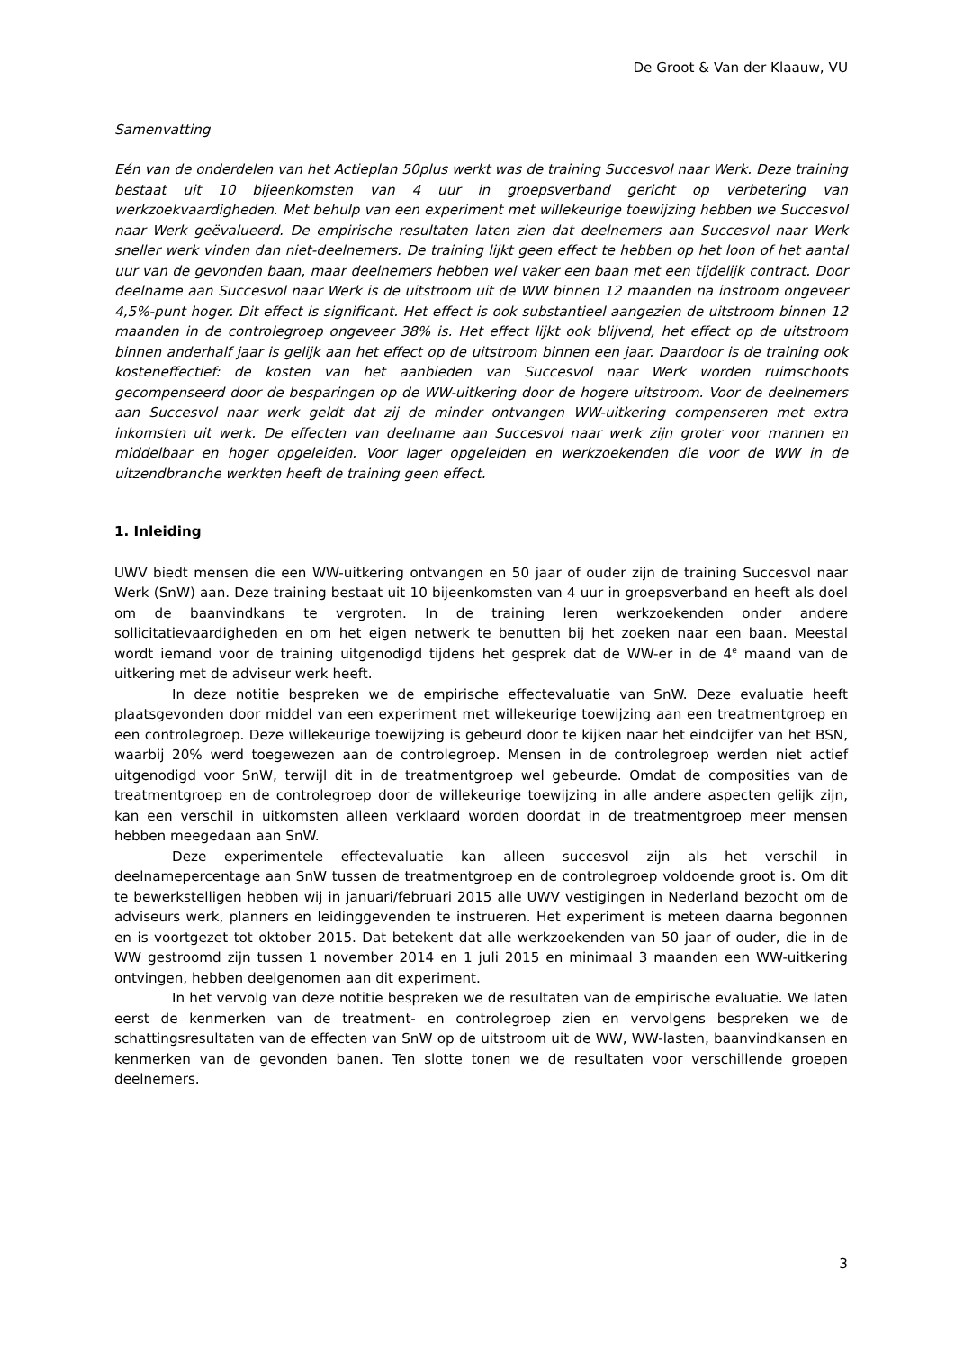De Groot & Van der Klaauw, VU
Samenvatting
Eén van de onderdelen van het Actieplan 50plus werkt was de training Succesvol naar Werk. Deze training bestaat uit 10 bijeenkomsten van 4 uur in groepsverband gericht op verbetering van werkzoekvaardigheden. Met behulp van een experiment met willekeurige toewijzing hebben we Succesvol naar Werk geëvalueerd. De empirische resultaten laten zien dat deelnemers aan Succesvol naar Werk sneller werk vinden dan niet-deelnemers. De training lijkt geen effect te hebben op het loon of het aantal uur van de gevonden baan, maar deelnemers hebben wel vaker een baan met een tijdelijk contract. Door deelname aan Succesvol naar Werk is de uitstroom uit de WW binnen 12 maanden na instroom ongeveer 4,5%-punt hoger. Dit effect is significant. Het effect is ook substantieel aangezien de uitstroom binnen 12 maanden in de controlegroep ongeveer 38% is. Het effect lijkt ook blijvend, het effect op de uitstroom binnen anderhalf jaar is gelijk aan het effect op de uitstroom binnen een jaar. Daardoor is de training ook kosteneffectief: de kosten van het aanbieden van Succesvol naar Werk worden ruimschoots gecompenseerd door de besparingen op de WW-uitkering door de hogere uitstroom. Voor de deelnemers aan Succesvol naar werk geldt dat zij de minder ontvangen WW-uitkering compenseren met extra inkomsten uit werk. De effecten van deelname aan Succesvol naar werk zijn groter voor mannen en middelbaar en hoger opgeleiden. Voor lager opgeleiden en werkzoekenden die voor de WW in de uitzendbranche werkten heeft de training geen effect.
1. Inleiding
UWV biedt mensen die een WW-uitkering ontvangen en 50 jaar of ouder zijn de training Succesvol naar Werk (SnW) aan. Deze training bestaat uit 10 bijeenkomsten van 4 uur in groepsverband en heeft als doel om de baanvindkans te vergroten. In de training leren werkzoekenden onder andere sollicitatievaardigheden en om het eigen netwerk te benutten bij het zoeken naar een baan. Meestal wordt iemand voor de training uitgenodigd tijdens het gesprek dat de WW-er in de 4<sup>e</sup> maand van de uitkering met de adviseur werk heeft.
In deze notitie bespreken we de empirische effectevaluatie van SnW. Deze evaluatie heeft plaatsgevonden door middel van een experiment met willekeurige toewijzing aan een treatmentgroep en een controlegroep. Deze willekeurige toewijzing is gebeurd door te kijken naar het eindcijfer van het BSN, waarbij 20% werd toegewezen aan de controlegroep. Mensen in de controlegroep werden niet actief uitgenodigd voor SnW, terwijl dit in de treatmentgroep wel gebeurde. Omdat de composities van de treatmentgroep en de controlegroep door de willekeurige toewijzing in alle andere aspecten gelijk zijn, kan een verschil in uitkomsten alleen verklaard worden doordat in de treatmentgroep meer mensen hebben meegedaan aan SnW.
Deze experimentele effectevaluatie kan alleen succesvol zijn als het verschil in deelnamepercentage aan SnW tussen de treatmentgroep en de controlegroep voldoende groot is. Om dit te bewerkstelligen hebben wij in januari/februari 2015 alle UWV vestigingen in Nederland bezocht om de adviseurs werk, planners en leidinggevenden te instrueren. Het experiment is meteen daarna begonnen en is voortgezet tot oktober 2015. Dat betekent dat alle werkzoekenden van 50 jaar of ouder, die in de WW gestroomd zijn tussen 1 november 2014 en 1 juli 2015 en minimaal 3 maanden een WW-uitkering ontvingen, hebben deelgenomen aan dit experiment.
In het vervolg van deze notitie bespreken we de resultaten van de empirische evaluatie. We laten eerst de kenmerken van de treatment- en controlegroep zien en vervolgens bespreken we de schattingsresultaten van de effecten van SnW op de uitstroom uit de WW, WW-lasten, baanvindkansen en kenmerken van de gevonden banen. Ten slotte tonen we de resultaten voor verschillende groepen deelnemers.
3